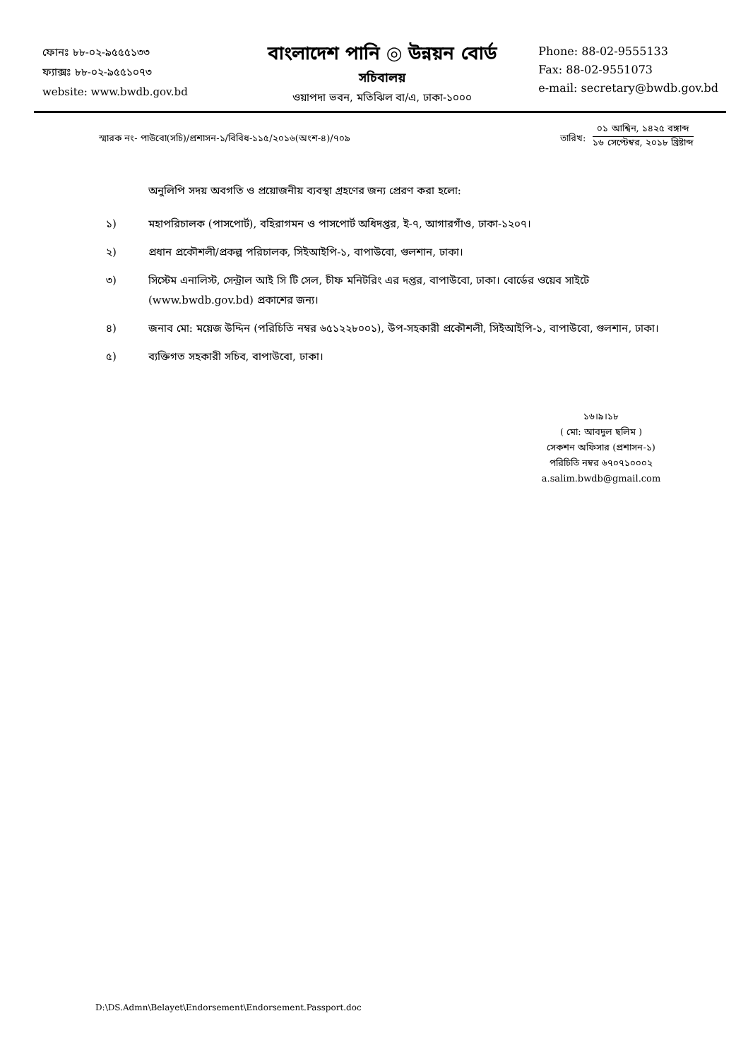ফোনঃ ৮৮-০২-৯৫৫৫১৩৩
ফ্যাক্সঃ ৮৮-০২-৯৫৫১০৭৩
website: www.bwdb.gov.bd
বাংলাদেশ পানি ◎ উন্নয়ন বোর্ড
সচিবালয়
ওয়াপদা ভবন, মতিঝিল বা/এ, ঢাকা-১০০০
Phone: 88-02-9555133
Fax: 88-02-9551073
e-mail: secretary@bwdb.gov.bd
স্মারক নং- পাউবো(সচি)/প্রশাসন-১/বিবিধ-১১৫/২০১৬(অংশ-৪)/৭০৯
তারিখ:
০১ আশ্বিন, ১৪২৫ বঙ্গাব্দ
১৬ সেপ্টেম্বর, ২০১৮ খ্রিষ্টাব্দ
অনুলিপি সদয় অবগতি ও প্রয়োজনীয় ব্যবস্থা গ্রহণের জন্য প্রেরণ করা হলো:
১) মহাপরিচালক (পাসপোর্ট), বহিরাগমন ও পাসপোর্ট অধিদপ্তর, ই-৭, আগারগাঁও, ঢাকা-১২০৭।
২) প্রধান প্রকৌশলী/প্রকল্প পরিচালক, সিইআইপি-১, বাপাউবো, গুলশান, ঢাকা।
৩) সিস্টেম এনালিস্ট, সেন্ট্রাল আই সি টি সেল, চীফ মনিটরিং এর দপ্তর, বাপাউবো, ঢাকা। বোর্ডের ওয়েব সাইটে (www.bwdb.gov.bd) প্রকাশের জন্য।
৪) জনাব মো: ময়েজ উদ্দিন (পরিচিতি নম্বর ৬৫১২২৮০০১), উপ-সহকারী প্রকৌশলী, সিইআইপি-১, বাপাউবো, গুলশান, ঢাকা।
৫) ব্যক্তিগত সহকারী সচিব, বাপাউবো, ঢাকা।
১৬।৯।১৮
( মো: আবদুল ছলিম )
সেকশন অফিসার (প্রশাসন-১)
পরিচিতি নম্বর ৬৭০৭১০০০২
a.salim.bwdb@gmail.com
D:\DS.Admn\Belayet\Endorsement\Endorsement.Passport.doc